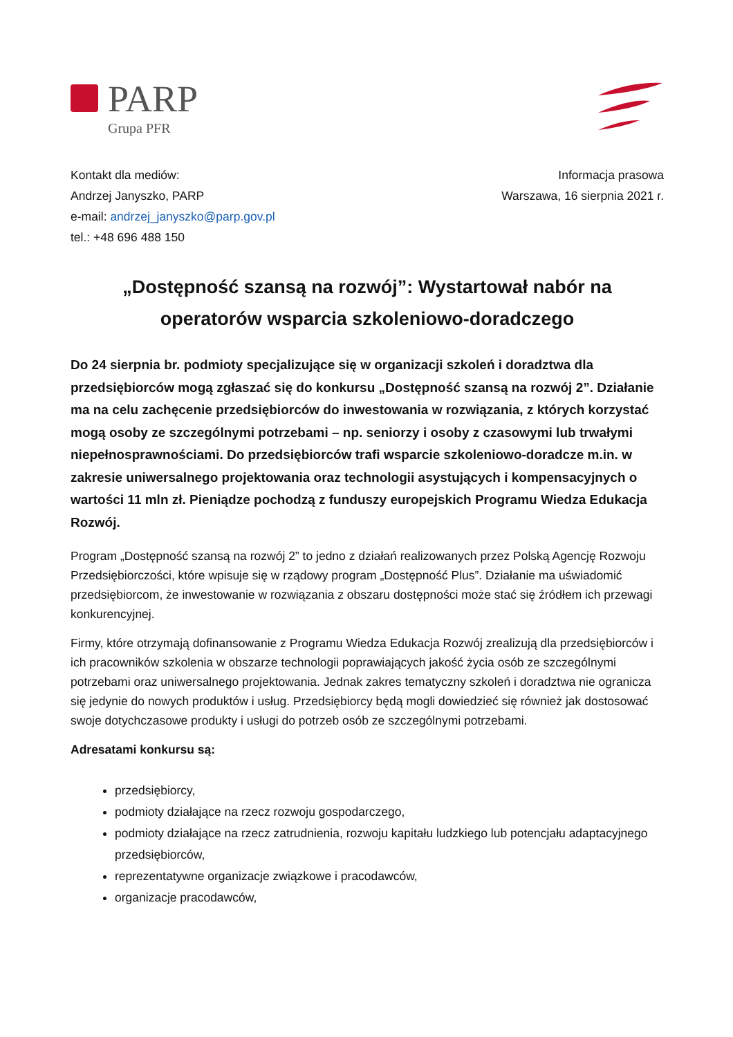PARP
Grupa PFR
Kontakt dla mediów:
Andrzej Janyszko, PARP
e-mail: andrzej_janyszko@parp.gov.pl
tel.: +48 696 488 150
Informacja prasowa
Warszawa, 16 sierpnia 2021 r.
„Dostępność szansą na rozwój”: Wystartował nabór na operatorów wsparcia szkoleniowo-doradczego
Do 24 sierpnia br. podmioty specjalizujące się w organizacji szkoleń i doradztwa dla przedsiębiorców mogą zgłaszać się do konkursu „Dostępność szansą na rozwój 2”. Działanie ma na celu zachęcenie przedsiębiorców do inwestowania w rozwiązania, z których korzystać mogą osoby ze szczególnymi potrzebami – np. seniorzy i osoby z czasowymi lub trwałymi niepełnosprawnościami. Do przedsiębiorców trafi wsparcie szkoleniowo-doradcze m.in. w zakresie uniwersalnego projektowania oraz technologii asystujących i kompensacyjnych o wartości 11 mln zł. Pieniądze pochodzą z funduszy europejskich Programu Wiedza Edukacja Rozwój.
Program „Dostępność szansą na rozwój 2” to jedno z działań realizowanych przez Polską Agencję Rozwoju Przedsiębiorczości, które wpisuje się w rządowy program „Dostępność Plus”. Działanie ma uświadomić przedsiębiorcom, że inwestowanie w rozwiązania z obszaru dostępności może stać się źródłem ich przewagi konkurencyjnej.
Firmy, które otrzymają dofinansowanie z Programu Wiedza Edukacja Rozwój zrealizują dla przedsiębiorców i ich pracowników szkolenia w obszarze technologii poprawiających jakość życia osób ze szczególnymi potrzebami oraz uniwersalnego projektowania. Jednak zakres tematyczny szkoleń i doradztwa nie ogranicza się jedynie do nowych produktów i usług. Przedsiębiorcy będą mogli dowiedzieć się również jak dostosować swoje dotychczasowe produkty i usługi do potrzeb osób ze szczególnymi potrzebami.
Adresatami konkursu są:
przedsiębiorcy,
podmioty działające na rzecz rozwoju gospodarczego,
podmioty działające na rzecz zatrudnienia, rozwoju kapitału ludzkiego lub potencjału adaptacyjnego przedsiębiorców,
reprezentatywne organizacje związkowe i pracodawców,
organizacje pracodawców,